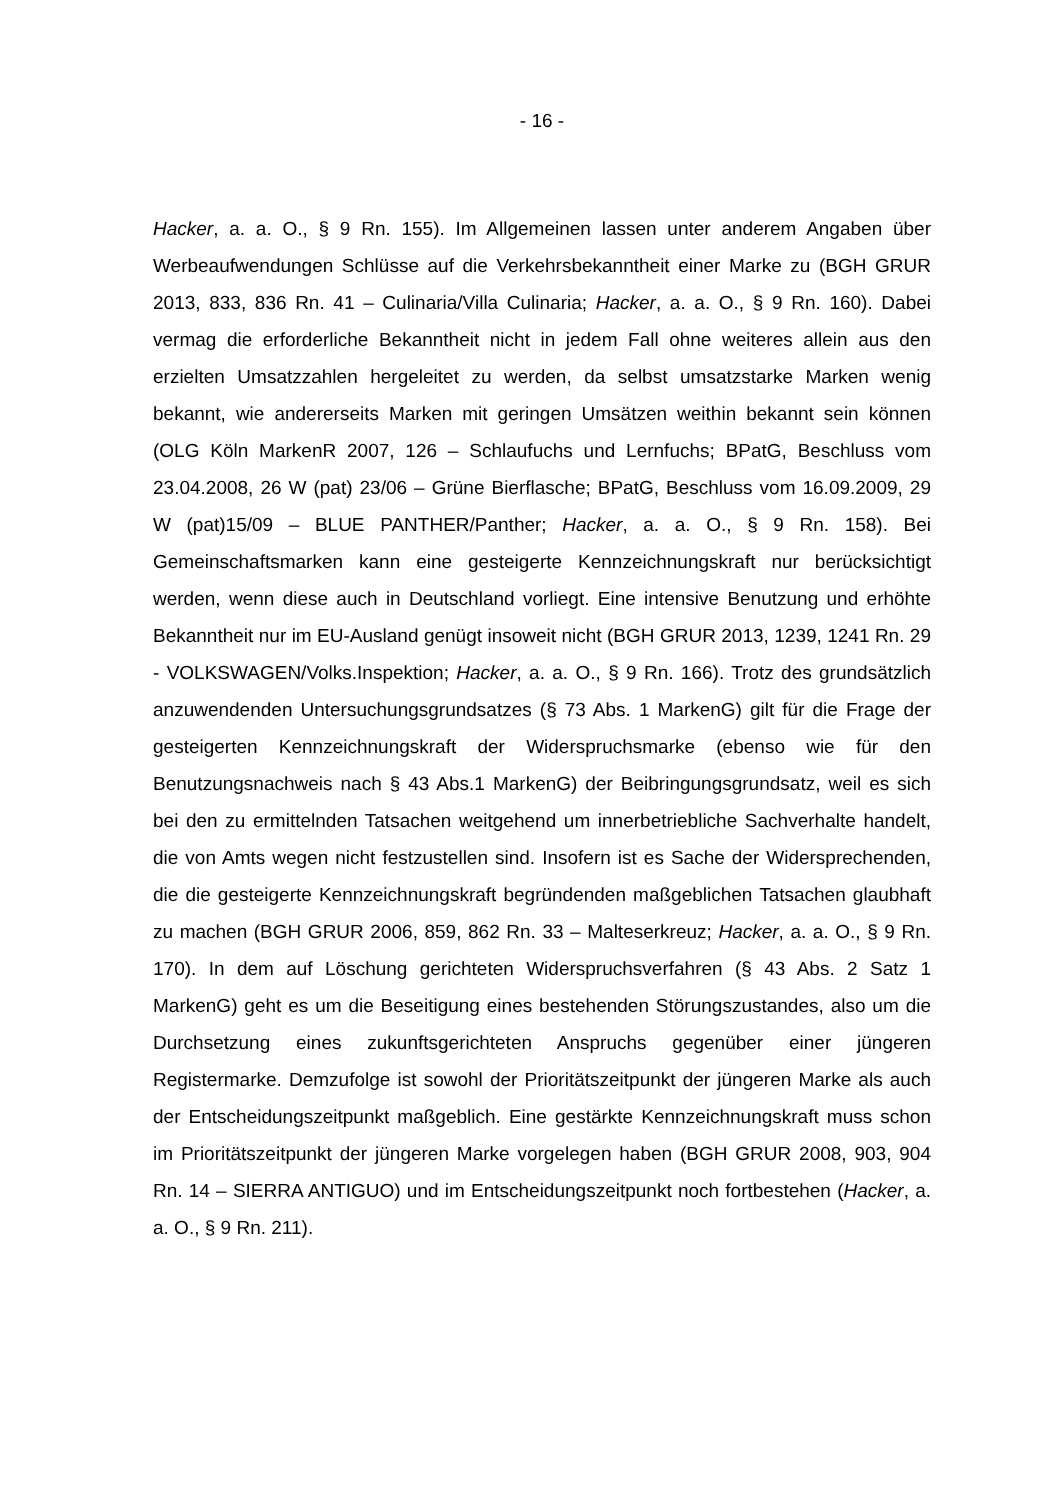- 16 -
Hacker, a. a. O., § 9 Rn. 155). Im Allgemeinen lassen unter anderem Angaben über Werbeaufwendungen Schlüsse auf die Verkehrsbekanntheit einer Marke zu (BGH GRUR 2013, 833, 836 Rn. 41 – Culinaria/Villa Culinaria; Hacker, a. a. O., § 9 Rn. 160). Dabei vermag die erforderliche Bekanntheit nicht in jedem Fall ohne weiteres allein aus den erzielten Umsatzzahlen hergeleitet zu werden, da selbst umsatzstarke Marken wenig bekannt, wie andererseits Marken mit geringen Umsätzen weithin bekannt sein können (OLG Köln MarkenR 2007, 126 – Schlaufuchs und Lernfuchs; BPatG, Beschluss vom 23.04.2008, 26 W (pat) 23/06 – Grüne Bierflasche; BPatG, Beschluss vom 16.09.2009, 29 W (pat)15/09 – BLUE PANTHER/Panther; Hacker, a. a. O., § 9 Rn. 158). Bei Gemeinschaftsmarken kann eine gesteigerte Kennzeichnungskraft nur berücksichtigt werden, wenn diese auch in Deutschland vorliegt. Eine intensive Benutzung und erhöhte Bekanntheit nur im EU-Ausland genügt insoweit nicht (BGH GRUR 2013, 1239, 1241 Rn. 29 - VOLKSWAGEN/Volks.Inspektion; Hacker, a. a. O., § 9 Rn. 166). Trotz des grundsätzlich anzuwendenden Untersuchungsgrundsatzes (§ 73 Abs. 1 MarkenG) gilt für die Frage der gesteigerten Kennzeichnungskraft der Widerspruchsmarke (ebenso wie für den Benutzungsnachweis nach § 43 Abs.1 MarkenG) der Beibringungsgrundsatz, weil es sich bei den zu ermittelnden Tatsachen weitgehend um innerbetriebliche Sachverhalte handelt, die von Amts wegen nicht festzustellen sind. Insofern ist es Sache der Widersprechenden, die die gesteigerte Kennzeichnungskraft begründenden maßgeblichen Tatsachen glaubhaft zu machen (BGH GRUR 2006, 859, 862 Rn. 33 – Malteserkreuz; Hacker, a. a. O., § 9 Rn. 170). In dem auf Löschung gerichteten Widerspruchsverfahren (§ 43 Abs. 2 Satz 1 MarkenG) geht es um die Beseitigung eines bestehenden Störungszustandes, also um die Durchsetzung eines zukunftsgerichteten Anspruchs gegenüber einer jüngeren Registermarke. Demzufolge ist sowohl der Prioritätszeitpunkt der jüngeren Marke als auch der Entscheidungszeitpunkt maßgeblich. Eine gestärkte Kennzeichnungskraft muss schon im Prioritätszeitpunkt der jüngeren Marke vorgelegen haben (BGH GRUR 2008, 903, 904 Rn. 14 – SIERRA ANTIGUO) und im Entscheidungszeitpunkt noch fortbestehen (Hacker, a. a. O., § 9 Rn. 211).